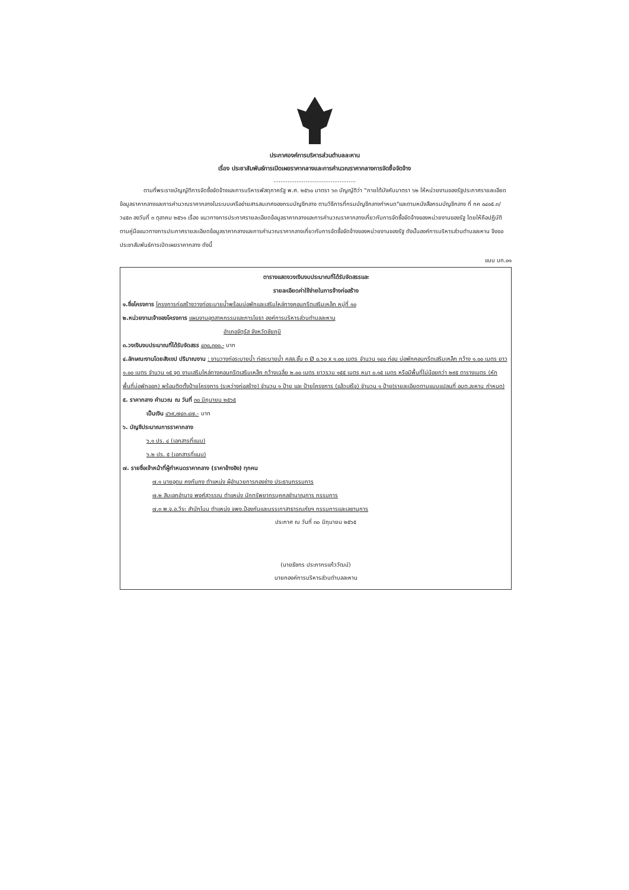ประกาศองค์การบริหารส่วนตำบลละหาน
เรื่อง ประชาสัมพันธ์การเปิดเผยราคากลางและการคำนวณราคากลางการจัดซื้อจัดจ้าง
..............................................
ตามที่พระราชบัญญัติการจัดซื้อจัดจ้างและการบริหารพัสดุภาครัฐ พ.ศ. ๒๕๖๐ มาตรา ๖๓ บัญญัติว่า "ภายใต้บังคับมาตรา ๖๒ ให้หน่วยงานของรัฐประกาศรายละเอียดข้อมูลราคากลางและการคำนวณราคากลางในระบบเครือข่ายสารสนเทศของกรมบัญชีกลาง ตามวิธีการที่กรมบัญชีกลางกำหนด"และตามหนังสือกรมบัญชีกลาง ที่ กค ๐๔๐๕.๓/ว๔๕๓ ลงวันที่ ๓ ตุลาคม ๒๕๖๑ เรื่อง แนวทางการประกาศรายละเอียดข้อมูลราคากลางและการคำนวณราคากลางเกี่ยวกับการจัดซื้อจัดจ้างของหน่วยงานของรัฐ โดยให้ถือปฏิบัติตามคู่มือแนวทางการประกาศรายละเอียดข้อมูลราคากลางและการคำนวณราคากลางเกี่ยวกับการจัดซื้อจัดจ้างของหน่วยงานของรัฐ ดังนั้นองค์การบริหารส่วนตำบลละหาน จึงขอประชาสัมพันธ์การเปิดเผยราคากลาง ดังนี้
แบบ บก.๐๑
ตารางแสดงวงเงินงบประมาณที่ได้รับจัดสรรและ
รายละเอียดค่าใช้จ่ายในการจ้างก่อสร้าง
๑.ชื่อโครงการ โครงการก่อสร้างวางท่อระบายน้ำพร้อมบ่อพักและเสริมไหล่ทางคอนกรีตเสริมเหล็ก หมู่ที่ ๑๐
๒.หน่วยงานเจ้าของโครงการ แผนงานอุตสาหกรรมและการโยธา องค์การบริหารส่วนตำบลละหาน
อำเภอจัตุรัส จังหวัดชัยภูมิ
๓.วงเงินงบประมาณที่ได้รับจัดสรร ๔๓๐,๓๐๐.- บาท
๔.ลักษณะงานโดยสังเขป ปริมาณงาน : งานวางท่อระบายน้ำ ท่อระบายน้ำ คสล.ชั้น ๓ Ø ๐.๖๐ x ๑.๐๐ เมตร จำนวน ๑๔๐ ท่อน บ่อพักคอนกรีตเสริมเหล็ก กว้าง ๑.๐๐ เมตร ยาว ๑.๐๐ เมตร จำนวน ๑๕ จุด งานเสริมไหล่ทางคอนกรีตเสริมเหล็ก กว้างเฉลี่ย ๒.๐๐ เมตร ยาวรวม ๑๕๕ เมตร หนา ๐.๑๕ เมตร หรือมีพื้นที่ไม่น้อยกว่า ๒๙๕ ตารางเมตร (หักพื้นที่บ่อพักออก) พร้อมติดตั้งป้ายโครงการ (ระหว่างก่อสร้าง) จำนวน ๑ ป้าย และ ป้ายโครงการ (แล้วเสร็จ) จำนวน ๑ ป้าย(รายละเอียดตามแบบแปลนที่ อบต.ละหาน กำหนด)
๕. ราคากลาง คำนวณ ณ วันที่ ๓๐ มิถุนายน ๒๕๖๕
เป็นเงิน ๔๖๙,๗๔๓.๔๗.- บาท
๖. บัญชีประมาณการราคากลาง
๖.๑ ปร. ๔ (เอกสารที่แนบ)
๖.๒ ปร. ๕ (เอกสารที่แนบ)
๗. รายชื่อเจ้าหน้าที่ผู้กำหนดราคากลาง (ราคาอ้างอิง) ทุกคน
๗.๑ นายอุดม คงกันกง ตำแหน่ง ผู้อำนวยการกองช่าง ประธานกรรมการ
๗.๒ สิบเอกอำนาจ พงศ์สุวรรณ ตำแหน่ง นักทรัพยากรบุคคลชำนาญการ กรรมการ
๗.๓ พ.จ.อ.วีระ สำนักโนน ตำแหน่ง จพง.ป้องกันและบรรเทาสาธารณภัยฯ กรรมการและเลขานุการ
ประกาศ ณ วันที่ ๓๐ มิถุนายน ๒๕๖๕
(นายธัชทร ประภากรแก้ววัฒน์)
นายกองค์การบริหารส่วนตำบลละหาน